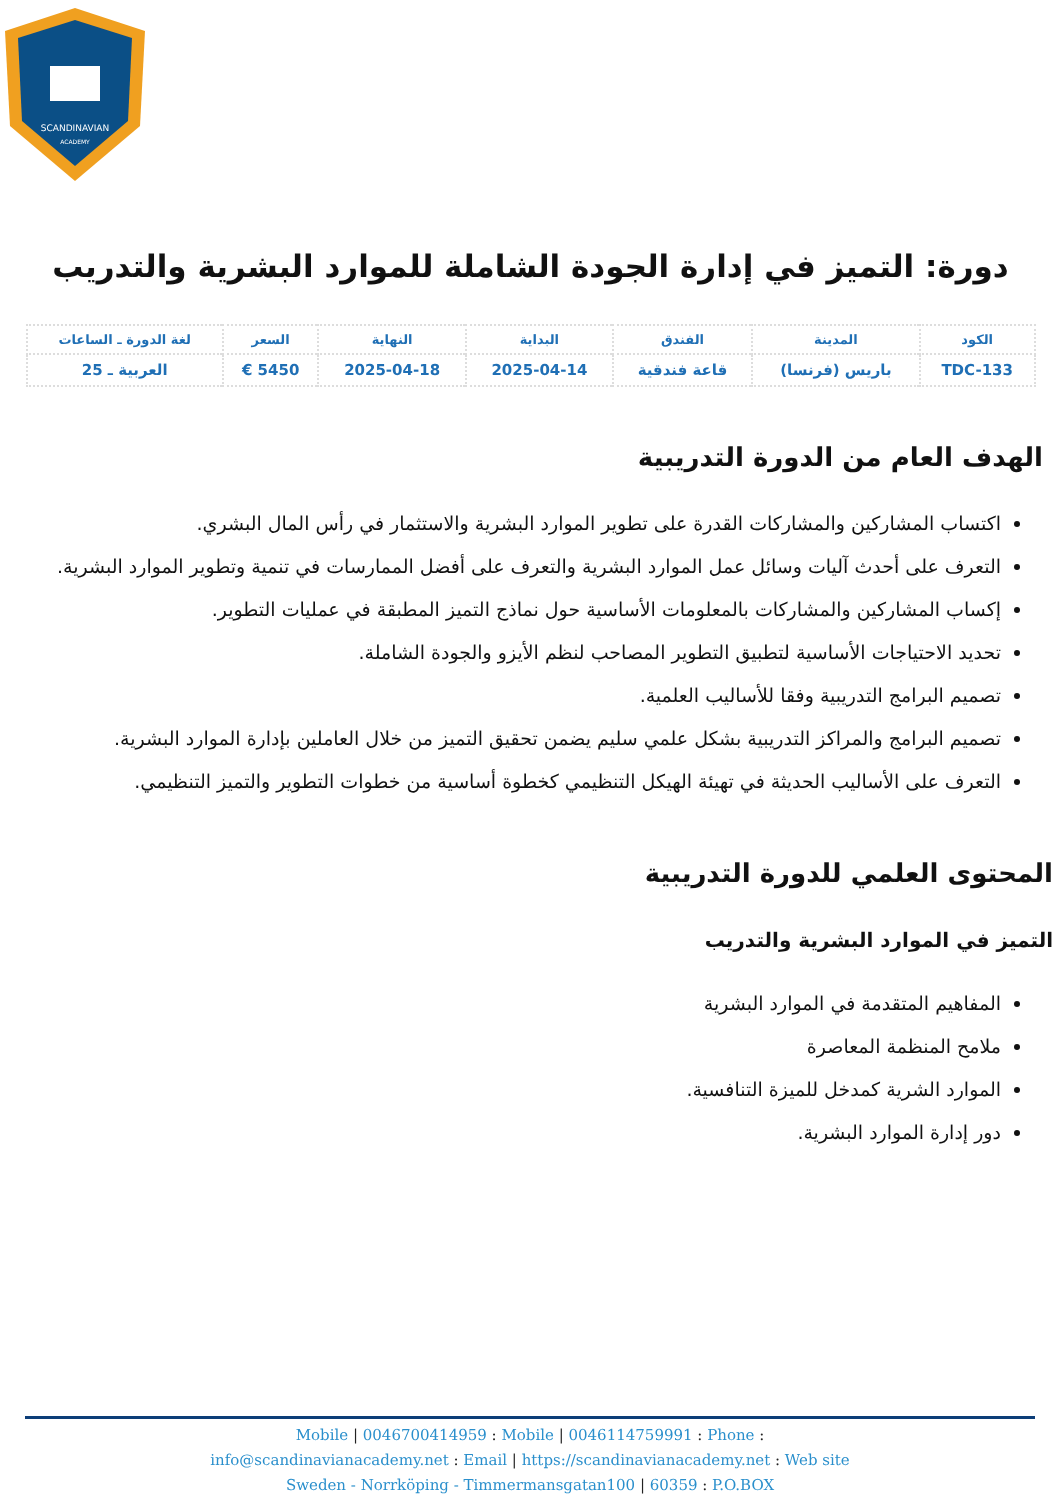SCANDINAVIAN
ACADEMY
دورة: التميز في إدارة الجودة الشاملة للموارد البشرية والتدريب
| الكود | المدينة | الفندق | البداية | النهاية | السعر | لغة الدورة ـ الساعات |
| --- | --- | --- | --- | --- | --- | --- |
| TDC-133 | باريس (فرنسا) | قاعة فندقية | 2025-04-14 | 2025-04-18 | 5450 € | العربية ـ 25 |
الهدف العام من الدورة التدريبية
اكتساب المشاركين والمشاركات القدرة على تطوير الموارد البشرية والاستثمار في رأس المال البشري.
التعرف على أحدث آليات وسائل عمل الموارد البشرية والتعرف على أفضل الممارسات في تنمية وتطوير الموارد البشرية.
إكساب المشاركين والمشاركات بالمعلومات الأساسية حول نماذج التميز المطبقة في عمليات التطوير.
تحديد الاحتياجات الأساسية لتطبيق التطوير المصاحب لنظم الأيزو والجودة الشاملة.
تصميم البرامج التدريبية وفقا للأساليب العلمية.
تصميم البرامج والمراكز التدريبية بشكل علمي سليم يضمن تحقيق التميز من خلال العاملين بإدارة الموارد البشرية.
التعرف على الأساليب الحديثة في تهيئة الهيكل التنظيمي كخطوة أساسية من خطوات التطوير والتميز التنظيمي.
المحتوى العلمي للدورة التدريبية
التميز في الموارد البشرية والتدريب
المفاهيم المتقدمة في الموارد البشرية
ملامح المنظمة المعاصرة
الموارد الشرية كمدخل للميزة التنافسية.
دور إدارة الموارد البشرية.
Mobile | 0046700414959 : Mobile | 0046114759991 : Phone :
info@scandinavianacademy.net : Email | https://scandinavianacademy.net : Web site
Sweden - Norrköping - Timmermansgatan100 | 60359 : P.O.BOX